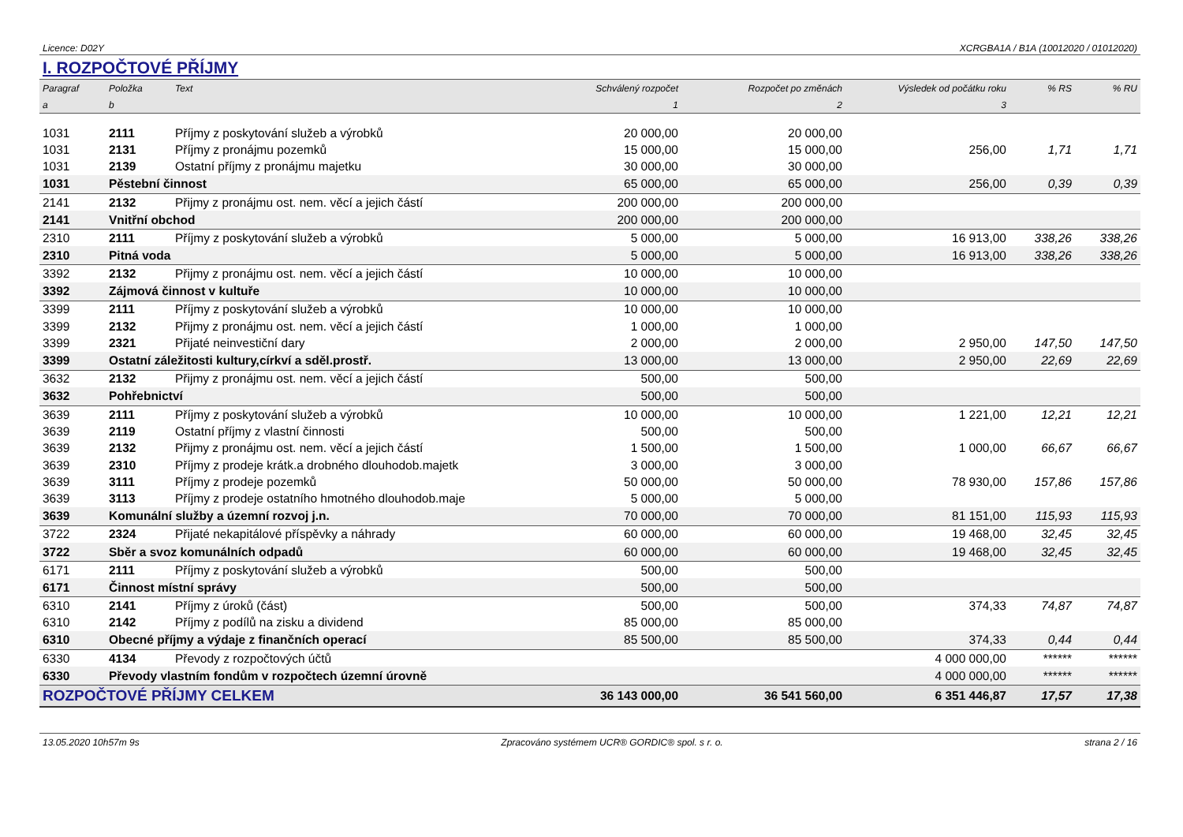Licence: D02Y XCRGBA1A / B1A (10012020 / 01012020)
I. ROZPOČTOVÉ PŘÍJMY
| Paragraf | Položka | Text | Schválený rozpočet | Rozpočet po změnách | Výsledek od počátku roku | % RS | % RU |
| --- | --- | --- | --- | --- | --- | --- | --- |
| a | b | | 1 | 2 | 3 | | |
| 1031 | 2111 | Příjmy z poskytování služeb a výrobků | 20 000,00 | 20 000,00 | | | |
| 1031 | 2131 | Příjmy z pronájmu pozemků | 15 000,00 | 15 000,00 | 256,00 | 1,71 | 1,71 |
| 1031 | 2139 | Ostatní příjmy z pronájmu majetku | 30 000,00 | 30 000,00 | | | |
| 1031 | Pěstební činnost | | 65 000,00 | 65 000,00 | 256,00 | 0,39 | 0,39 |
| 2141 | 2132 | Přijmy z pronájmu ost. nem. věcí a jejich částí | 200 000,00 | 200 000,00 | | | |
| 2141 | Vnitřní obchod | | 200 000,00 | 200 000,00 | | | |
| 2310 | 2111 | Příjmy z poskytování služeb a výrobků | 5 000,00 | 5 000,00 | 16 913,00 | 338,26 | 338,26 |
| 2310 | Pitná voda | | 5 000,00 | 5 000,00 | 16 913,00 | 338,26 | 338,26 |
| 3392 | 2132 | Přijmy z pronájmu ost. nem. věcí a jejich částí | 10 000,00 | 10 000,00 | | | |
| 3392 | Zájmová činnost v kultuře | | 10 000,00 | 10 000,00 | | | |
| 3399 | 2111 | Příjmy z poskytování služeb a výrobků | 10 000,00 | 10 000,00 | | | |
| 3399 | 2132 | Přijmy z pronájmu ost. nem. věcí a jejich částí | 1 000,00 | 1 000,00 | | | |
| 3399 | 2321 | Přijaté neinvestiční dary | 2 000,00 | 2 000,00 | 2 950,00 | 147,50 | 147,50 |
| 3399 | Ostatní záležitosti kultury,církví a sděl.prostř. | | 13 000,00 | 13 000,00 | 2 950,00 | 22,69 | 22,69 |
| 3632 | 2132 | Přijmy z pronájmu ost. nem. věcí a jejich částí | 500,00 | 500,00 | | | |
| 3632 | Pohřebnictví | | 500,00 | 500,00 | | | |
| 3639 | 2111 | Příjmy z poskytování služeb a výrobků | 10 000,00 | 10 000,00 | 1 221,00 | 12,21 | 12,21 |
| 3639 | 2119 | Ostatní příjmy z vlastní činnosti | 500,00 | 500,00 | | | |
| 3639 | 2132 | Přijmy z pronájmu ost. nem. věcí a jejich částí | 1 500,00 | 1 500,00 | 1 000,00 | 66,67 | 66,67 |
| 3639 | 2310 | Příjmy z prodeje krátk.a drobného dlouhodob.majetk | 3 000,00 | 3 000,00 | | | |
| 3639 | 3111 | Příjmy z prodeje pozemků | 50 000,00 | 50 000,00 | 78 930,00 | 157,86 | 157,86 |
| 3639 | 3113 | Příjmy z prodeje ostatního hmotného dlouhodob.maje | 5 000,00 | 5 000,00 | | | |
| 3639 | Komunální služby a územní rozvoj j.n. | | 70 000,00 | 70 000,00 | 81 151,00 | 115,93 | 115,93 |
| 3722 | 2324 | Přijaté nekapitálové příspěvky a náhrady | 60 000,00 | 60 000,00 | 19 468,00 | 32,45 | 32,45 |
| 3722 | Sběr a svoz komunálních odpadů | | 60 000,00 | 60 000,00 | 19 468,00 | 32,45 | 32,45 |
| 6171 | 2111 | Příjmy z poskytování služeb a výrobků | 500,00 | 500,00 | | | |
| 6171 | Činnost místní správy | | 500,00 | 500,00 | | | |
| 6310 | 2141 | Příjmy z úroků (část) | 500,00 | 500,00 | 374,33 | 74,87 | 74,87 |
| 6310 | 2142 | Příjmy z podílů na zisku a dividend | 85 000,00 | 85 000,00 | | | |
| 6310 | Obecné příjmy a výdaje z finančních operací | | 85 500,00 | 85 500,00 | 374,33 | 0,44 | 0,44 |
| 6330 | 4134 | Převody z rozpočtových účtů | | | 4 000 000,00 | ****** | ****** |
| 6330 | Převody vlastním fondům v rozpočtech územní úrovně | | | | 4 000 000,00 | ****** | ****** |
| ROZPOČTOVÉ PŘÍJMY CELKEM | | | 36 143 000,00 | 36 541 560,00 | 6 351 446,87 | 17,57 | 17,38 |
13.05.2020 10h57m 9s Zpracováno systémem UCR® GORDIC® spol. s r. o. strana 2 / 16